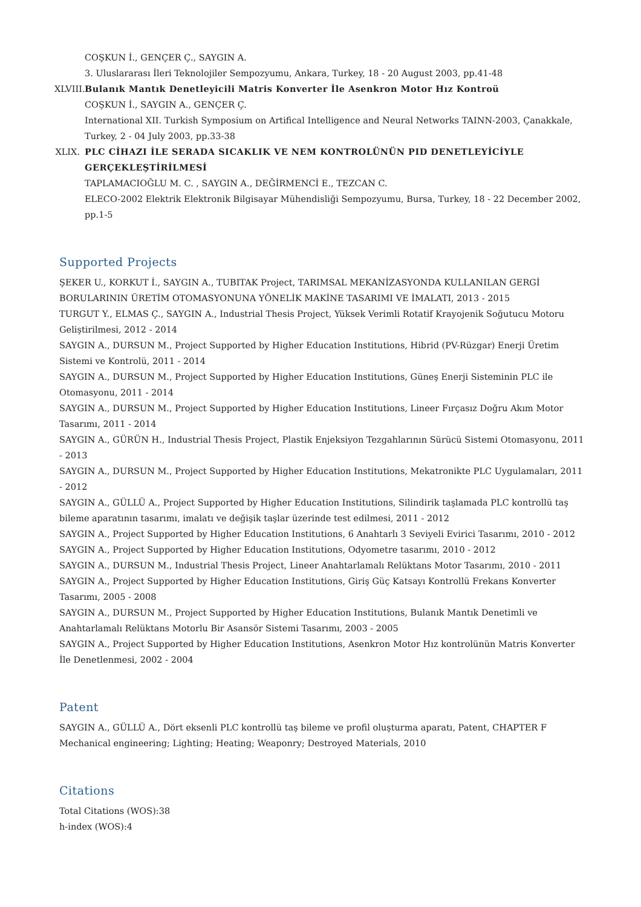COŞKUN İ., GENÇER Ç., SAYGIN A.
3. Uluslararası İleri Teknolojiler Sempozyumu, Ankara, Turkey, 18 - 20 August 2003, pp.41-48
XLVIII.
Bulanık Mantık Denetleyicili Matris Konverter İle Asenkron Motor Hız Kontroü
COŞKUN İ., SAYGIN A., GENÇER Ç.
International XII. Turkish Symposium on Artifical Intelligence and Neural Networks TAINN-2003, Çanakkale, Turkey, 2 - 04 July 2003, pp.33-38
XLIX.
PLC CİHAZI İLE SERADA SICAKLIK VE NEM KONTROLÜNÜN PID DENETLEYİCİYLE GERÇEKLEŞTİRİLMESİ
TAPLAMACIOĞLU M. C. , SAYGIN A., DEĞİRMENCİ E., TEZCAN C.
ELECO-2002 Elektrik Elektronik Bilgisayar Mühendisliği Sempozyumu, Bursa, Turkey, 18 - 22 December 2002, pp.1-5
Supported Projects
ŞEKER U., KORKUT İ., SAYGIN A., TUBITAK Project, TARIMSAL MEKANİZASYONDA KULLANILAN GERGİ BORULARININ ÜRETİM OTOMASYONUNA YÖNELİK MAKİNE TASARIMI VE İMALATI, 2013 - 2015
TURGUT Y., ELMAS Ç., SAYGIN A., Industrial Thesis Project, Yüksek Verimli Rotatif Krayojenik Soğutucu Motoru Geliştirilmesi, 2012 - 2014
SAYGIN A., DURSUN M., Project Supported by Higher Education Institutions, Hibrid (PV-Rüzgar) Enerji Üretim Sistemi ve Kontrolü, 2011 - 2014
SAYGIN A., DURSUN M., Project Supported by Higher Education Institutions, Güneş Enerji Sisteminin PLC ile Otomasyonu, 2011 - 2014
SAYGIN A., DURSUN M., Project Supported by Higher Education Institutions, Lineer Fırçasız Doğru Akım Motor Tasarımı, 2011 - 2014
SAYGIN A., GÜRÜN H., Industrial Thesis Project, Plastik Enjeksiyon Tezgahlarının Sürücü Sistemi Otomasyonu, 2011 - 2013
SAYGIN A., DURSUN M., Project Supported by Higher Education Institutions, Mekatronikte PLC Uygulamaları, 2011 - 2012
SAYGIN A., GÜLLÜ A., Project Supported by Higher Education Institutions, Silindirik taşlamada PLC kontrollü taş bileme aparatının tasarımı, imalatı ve değişik taşlar üzerinde test edilmesi, 2011 - 2012
SAYGIN A., Project Supported by Higher Education Institutions, 6 Anahtarlı 3 Seviyeli Evirici Tasarımı, 2010 - 2012
SAYGIN A., Project Supported by Higher Education Institutions, Odyometre tasarımı, 2010 - 2012
SAYGIN A., DURSUN M., Industrial Thesis Project, Lineer Anahtarlamalı Relüktans Motor Tasarımı, 2010 - 2011
SAYGIN A., Project Supported by Higher Education Institutions, Giriş Güç Katsayı Kontrollü Frekans Konverter Tasarımı, 2005 - 2008
SAYGIN A., DURSUN M., Project Supported by Higher Education Institutions, Bulanık Mantık Denetimli ve Anahtarlamalı Relüktans Motorlu Bir Asansör Sistemi Tasarımı, 2003 - 2005
SAYGIN A., Project Supported by Higher Education Institutions, Asenkron Motor Hız kontrolünün Matris Konverter İle Denetlenmesi, 2002 - 2004
Patent
SAYGIN A., GÜLLÜ A., Dört eksenli PLC kontrollü taş bileme ve profil oluşturma aparatı, Patent, CHAPTER F Mechanical engineering; Lighting; Heating; Weaponry; Destroyed Materials, 2010
Citations
Total Citations (WOS):38
h-index (WOS):4